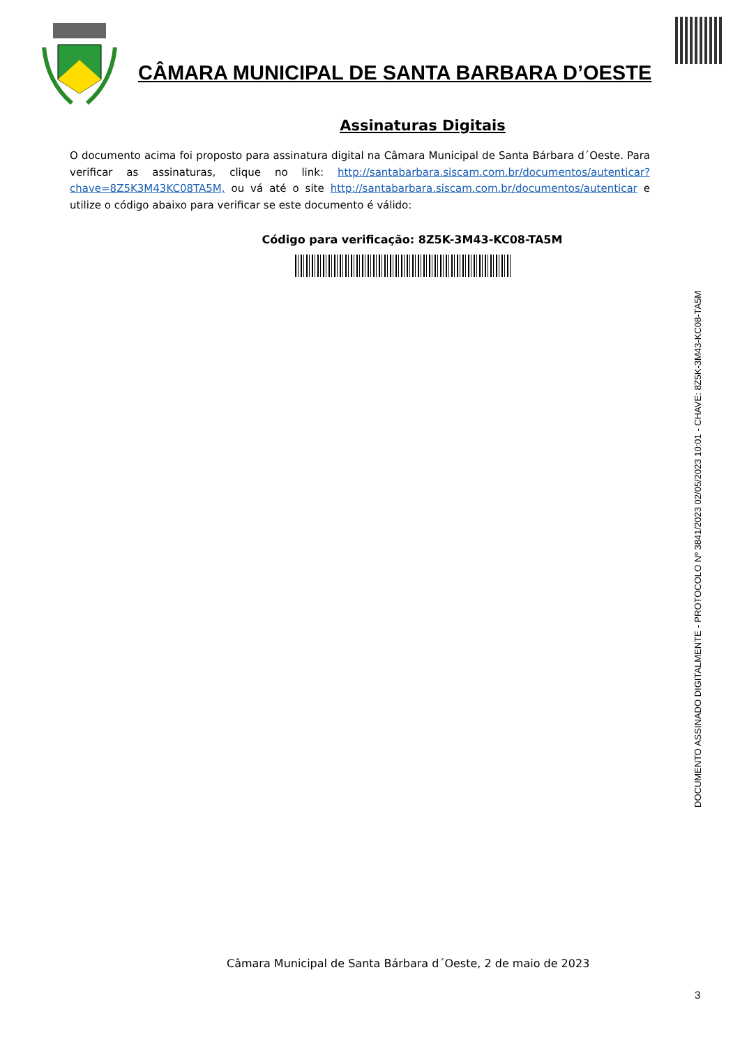CÂMARA MUNICIPAL DE SANTA BARBARA D’OESTE
Assinaturas Digitais
O documento acima foi proposto para assinatura digital na Câmara Municipal de Santa Bárbara d´Oeste. Para verificar as assinaturas, clique no link: http://santabarbara.siscam.com.br/documentos/autenticar?chave=8Z5K3M43KC08TA5M, ou vá até o site http://santabarbara.siscam.com.br/documentos/autenticar e utilize o código abaixo para verificar se este documento é válido:
Código para verificação: 8Z5K-3M43-KC08-TA5M
DOCUMENTO ASSINADO DIGITALMENTE - PROTOCOLO Nº 3841/2023 02/05/2023 10:01 - CHAVE: 8Z5K-3M43-KC08-TA5M
Câmara Municipal de Santa Bárbara d´Oeste, 2 de maio de 2023
3